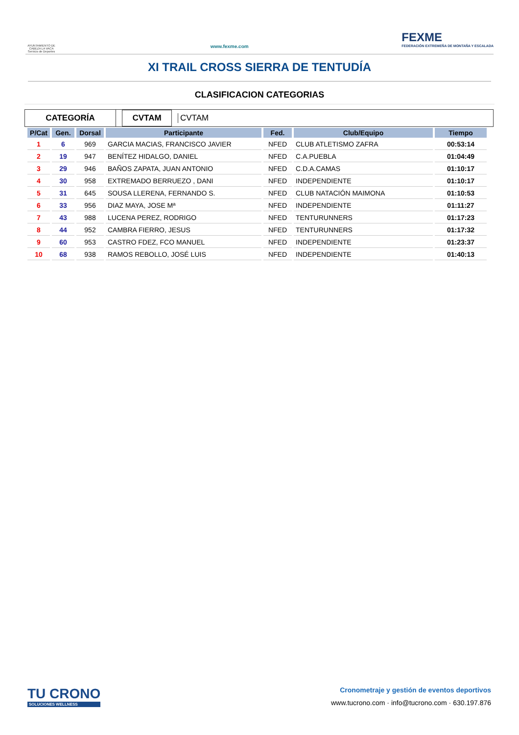AYUNTAMIENTO DE CABEZA LA VACA Servicio de Deportes
www.fexme.com
FEXME
FEDERACIÓN EXTREMEÑA DE MONTAÑA Y ESCALADA
XI TRAIL CROSS SIERRA DE TENTUDÍA
CLASIFICACION CATEGORIAS
CATEGORÍA
CVTAM
CVTAM
| P/Cat | Gen. | Dorsal | Participante | Fed. | Club/Equipo | Tiempo |
| --- | --- | --- | --- | --- | --- | --- |
| 1 | 6 | 969 | GARCIA MACIAS, FRANCISCO JAVIER | NFED | CLUB ATLETISMO ZAFRA | 00:53:14 |
| 2 | 19 | 947 | BENÍTEZ HIDALGO, DANIEL | NFED | C.A.PUEBLA | 01:04:49 |
| 3 | 29 | 946 | BAÑOS ZAPATA, JUAN ANTONIO | NFED | C.D.A.CAMAS | 01:10:17 |
| 4 | 30 | 958 | EXTREMADO BERRUEZO , DANI | NFED | INDEPENDIENTE | 01:10:17 |
| 5 | 31 | 645 | SOUSA LLERENA, FERNANDO S. | NFED | CLUB NATACIÓN MAIMONA | 01:10:53 |
| 6 | 33 | 956 | DIAZ MAYA, JOSE Mª | NFED | INDEPENDIENTE | 01:11:27 |
| 7 | 43 | 988 | LUCENA PEREZ, RODRIGO | NFED | TENTURUNNERS | 01:17:23 |
| 8 | 44 | 952 | CAMBRA FIERRO, JESUS | NFED | TENTURUNNERS | 01:17:32 |
| 9 | 60 | 953 | CASTRO FDEZ, FCO MANUEL | NFED | INDEPENDIENTE | 01:23:37 |
| 10 | 68 | 938 | RAMOS REBOLLO, JOSÉ LUIS | NFED | INDEPENDIENTE | 01:40:13 |
TU CRONO
SOLUCIONES WELLNESS
Cronometraje y gestión de eventos deportivos
www.tucrono.com · info@tucrono.com · 630.197.876